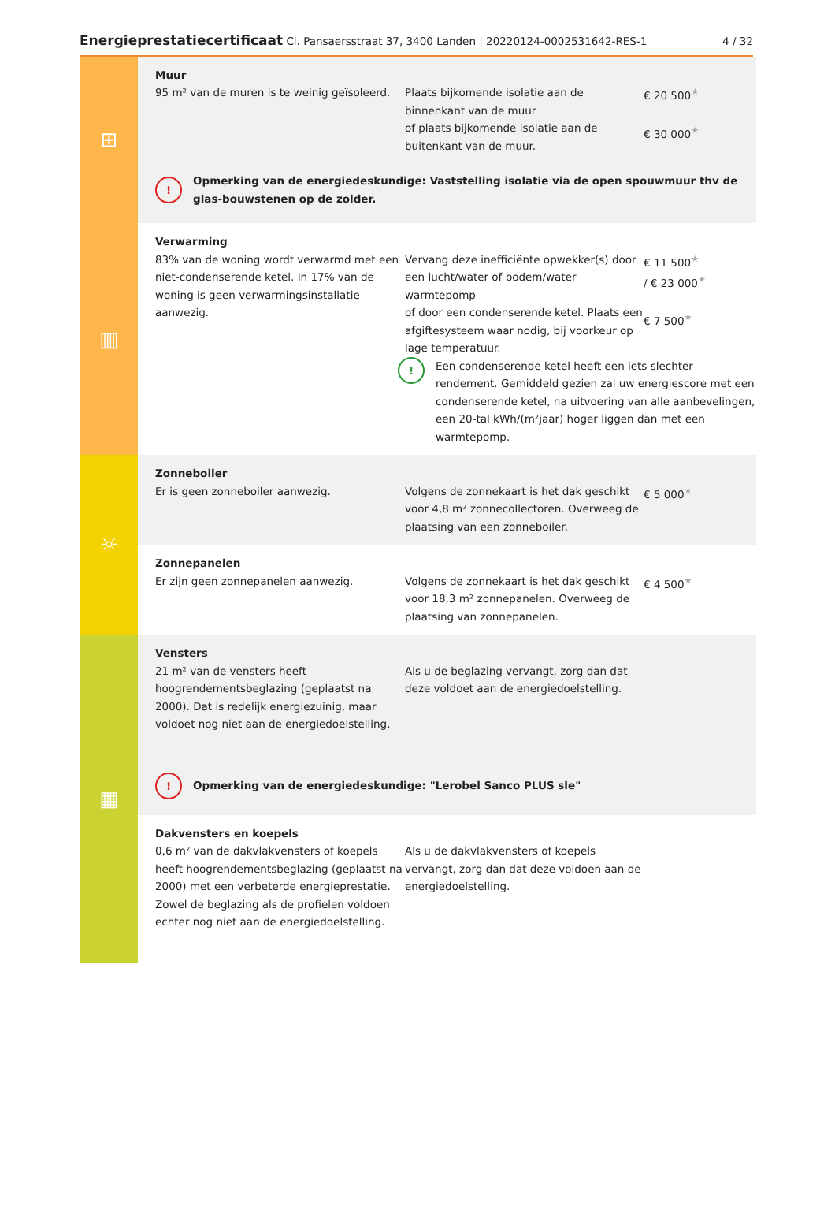Energieprestatiecertificaat Cl. Pansaersstraat 37, 3400 Landen | 20220124-0002531642-RES-1 4 / 32
⊞
Muur
95 m² van de muren is te weinig geïsoleerd.
Plaats bijkomende isolatie aan de binnenkant van de muur
of plaats bijkomende isolatie aan de buitenkant van de muur.
€ 20 500<sup>★</sup>
€ 30 000<sup>★</sup>
!
Opmerking van de energiedeskundige: Vaststelling isolatie via de open spouwmuur thv de glas-bouwstenen op de zolder.
▥
Verwarming
83% van de woning wordt verwarmd met een niet-condenserende ketel. In 17% van de woning is geen verwarmingsinstallatie aanwezig.
Vervang deze inefficiënte opwekker(s) door een lucht/water of bodem/water warmtepomp
of door een condenserende ketel. Plaats een afgiftesysteem waar nodig, bij voorkeur op lage temperatuur.
€ 11 500<sup>★</sup>
/ € 23 000<sup>★</sup>
€ 7 500<sup>★</sup>
!
Een condenserende ketel heeft een iets slechter rendement. Gemiddeld gezien zal uw energiescore met een condenserende ketel, na uitvoering van alle aanbevelingen, een 20-tal kWh/(m²jaar) hoger liggen dan met een warmtepomp.
☼
Zonneboiler
Er is geen zonneboiler aanwezig. Volgens de zonnekaart is het dak geschikt voor 4,8 m² zonnecollectoren. Overweeg de plaatsing van een zonneboiler.
€ 5 000<sup>★</sup>
Zonnepanelen
Er zijn geen zonnepanelen aanwezig. Volgens de zonnekaart is het dak geschikt voor 18,3 m² zonnepanelen. Overweeg de plaatsing van zonnepanelen.
€ 4 500<sup>★</sup>
▦
Vensters
21 m² van de vensters heeft hoogrendementsbeglazing (geplaatst na 2000). Dat is redelijk energiezuinig, maar voldoet nog niet aan de energiedoelstelling.
Als u de beglazing vervangt, zorg dan dat deze voldoet aan de energiedoelstelling.
!
Opmerking van de energiedeskundige: "Lerobel Sanco PLUS sle"
Dakvensters en koepels
0,6 m² van de dakvlakvensters of koepels heeft hoogrendementsbeglazing (geplaatst na 2000) met een verbeterde energieprestatie. Zowel de beglazing als de profielen voldoen echter nog niet aan de energiedoelstelling.
Als u de dakvlakvensters of koepels vervangt, zorg dan dat deze voldoen aan de energiedoelstelling.